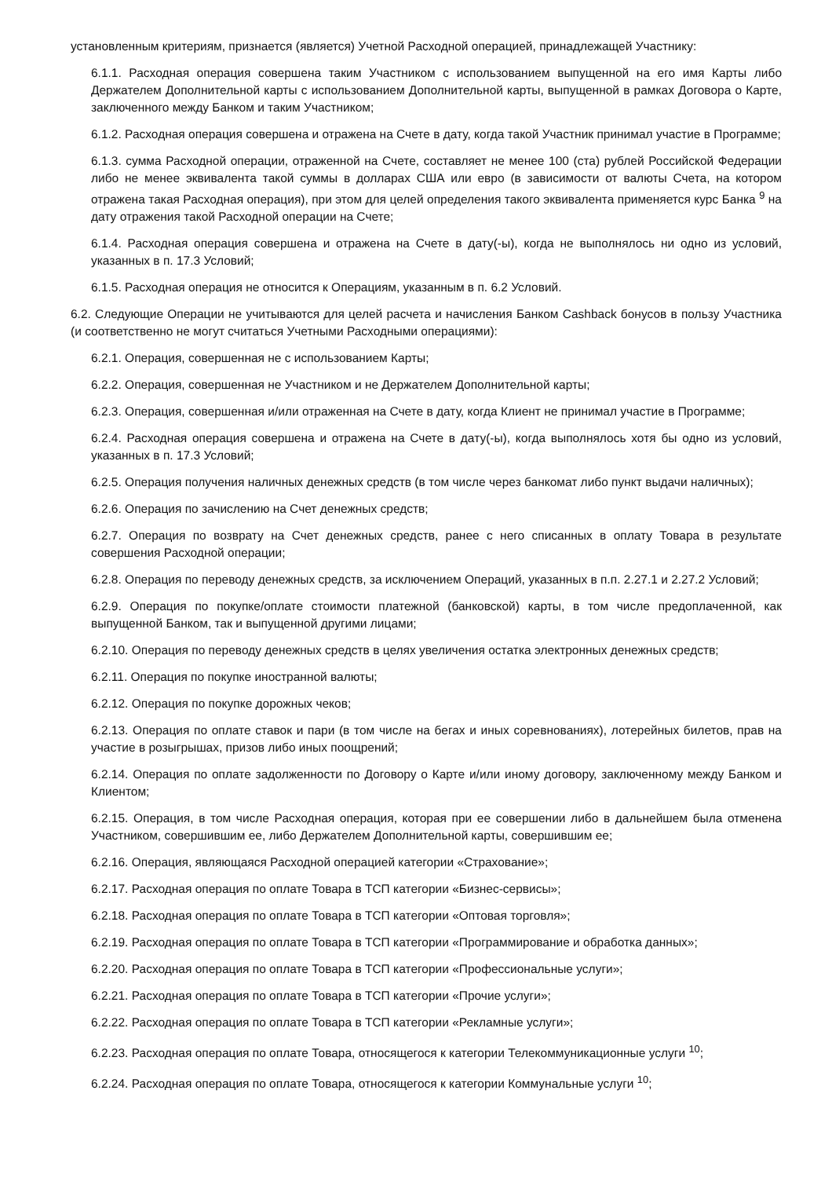установленным критериям, признается (является) Учетной Расходной операцией, принадлежащей Участнику:
6.1.1. Расходная операция совершена таким Участником с использованием выпущенной на его имя Карты либо Держателем Дополнительной карты с использованием Дополнительной карты, выпущенной в рамках Договора о Карте, заключенного между Банком и таким Участником;
6.1.2. Расходная операция совершена и отражена на Счете в дату, когда такой Участник принимал участие в Программе;
6.1.3. сумма Расходной операции, отраженной на Счете, составляет не менее 100 (ста) рублей Российской Федерации либо не менее эквивалента такой суммы в долларах США или евро (в зависимости от валюты Счета, на котором отражена такая Расходная операция), при этом для целей определения такого эквивалента применяется курс Банка <sup>9</sup> на дату отражения такой Расходной операции на Счете;
6.1.4. Расходная операция совершена и отражена на Счете в дату(-ы), когда не выполнялось ни одно из условий, указанных в п. 17.3 Условий;
6.1.5. Расходная операция не относится к Операциям, указанным в п. 6.2 Условий.
6.2. Следующие Операции не учитываются для целей расчета и начисления Банком Cashback бонусов в пользу Участника (и соответственно не могут считаться Учетными Расходными операциями):
6.2.1. Операция, совершенная не с использованием Карты;
6.2.2. Операция, совершенная не Участником и не Держателем Дополнительной карты;
6.2.3. Операция, совершенная и/или отраженная на Счете в дату, когда Клиент не принимал участие в Программе;
6.2.4. Расходная операция совершена и отражена на Счете в дату(-ы), когда выполнялось хотя бы одно из условий, указанных в п. 17.3 Условий;
6.2.5. Операция получения наличных денежных средств (в том числе через банкомат либо пункт выдачи наличных);
6.2.6. Операция по зачислению на Счет денежных средств;
6.2.7. Операция по возврату на Счет денежных средств, ранее с него списанных в оплату Товара в результате совершения Расходной операции;
6.2.8. Операция по переводу денежных средств, за исключением Операций, указанных в п.п. 2.27.1 и 2.27.2 Условий;
6.2.9. Операция по покупке/оплате стоимости платежной (банковской) карты, в том числе предоплаченной, как выпущенной Банком, так и выпущенной другими лицами;
6.2.10. Операция по переводу денежных средств в целях увеличения остатка электронных денежных средств;
6.2.11. Операция по покупке иностранной валюты;
6.2.12. Операция по покупке дорожных чеков;
6.2.13. Операция по оплате ставок и пари (в том числе на бегах и иных соревнованиях), лотерейных билетов, прав на участие в розыгрышах, призов либо иных поощрений;
6.2.14. Операция по оплате задолженности по Договору о Карте и/или иному договору, заключенному между Банком и Клиентом;
6.2.15. Операция, в том числе Расходная операция, которая при ее совершении либо в дальнейшем была отменена Участником, совершившим ее, либо Держателем Дополнительной карты, совершившим ее;
6.2.16. Операция, являющаяся Расходной операцией категории «Страхование»;
6.2.17. Расходная операция по оплате Товара в ТСП категории «Бизнес-сервисы»;
6.2.18. Расходная операция по оплате Товара в ТСП категории «Оптовая торговля»;
6.2.19. Расходная операция по оплате Товара в ТСП категории «Программирование и обработка данных»;
6.2.20. Расходная операция по оплате Товара в ТСП категории «Профессиональные услуги»;
6.2.21. Расходная операция по оплате Товара в ТСП категории «Прочие услуги»;
6.2.22. Расходная операция по оплате Товара в ТСП категории «Рекламные услуги»;
6.2.23. Расходная операция по оплате Товара, относящегося к категории Телекоммуникационные услуги <sup>10</sup>;
6.2.24. Расходная операция по оплате Товара, относящегося к категории Коммунальные услуги <sup>10</sup>;